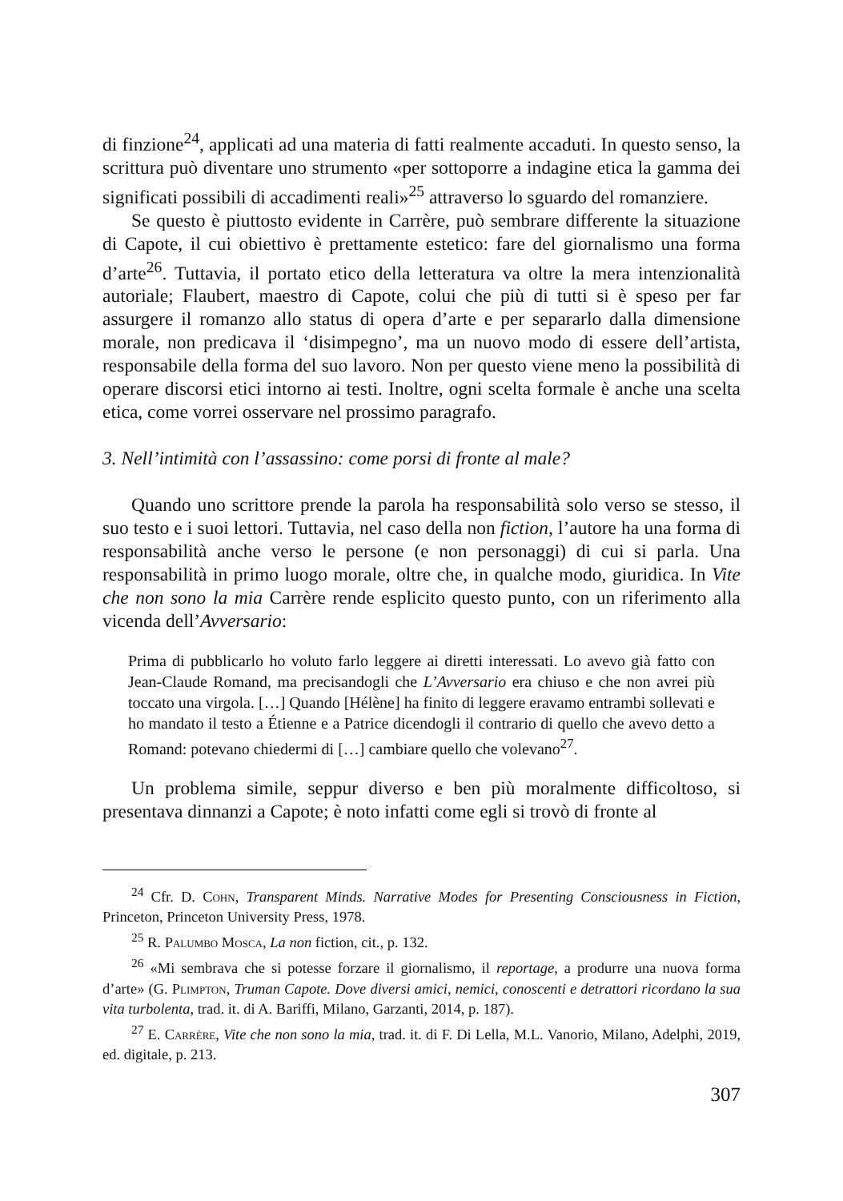di finzione<sup>24</sup>, applicati ad una materia di fatti realmente accaduti. In questo senso, la scrittura può diventare uno strumento «per sottoporre a indagine etica la gamma dei significati possibili di accadimenti reali»<sup>25</sup> attraverso lo sguardo del romanziere.
Se questo è piuttosto evidente in Carrère, può sembrare differente la situazione di Capote, il cui obiettivo è prettamente estetico: fare del giornalismo una forma d’arte<sup>26</sup>. Tuttavia, il portato etico della letteratura va oltre la mera intenzionalità autoriale; Flaubert, maestro di Capote, colui che più di tutti si è speso per far assurgere il romanzo allo status di opera d’arte e per separarlo dalla dimensione morale, non predicava il ‘disimpegno’, ma un nuovo modo di essere dell’artista, responsabile della forma del suo lavoro. Non per questo viene meno la possibilità di operare discorsi etici intorno ai testi. Inoltre, ogni scelta formale è anche una scelta etica, come vorrei osservare nel prossimo paragrafo.
3. Nell’intimità con l’assassino: come porsi di fronte al male?
Quando uno scrittore prende la parola ha responsabilità solo verso se stesso, il suo testo e i suoi lettori. Tuttavia, nel caso della non fiction, l’autore ha una forma di responsabilità anche verso le persone (e non personaggi) di cui si parla. Una responsabilità in primo luogo morale, oltre che, in qualche modo, giuridica. In Vite che non sono la mia Carrère rende esplicito questo punto, con un riferimento alla vicenda dell’Avversario:
Prima di pubblicarlo ho voluto farlo leggere ai diretti interessati. Lo avevo già fatto con Jean-Claude Romand, ma precisandogli che L’Avversario era chiuso e che non avrei più toccato una virgola. […] Quando [Hélène] ha finito di leggere eravamo entrambi sollevati e ho mandato il testo a Étienne e a Patrice dicendogli il contrario di quello che avevo detto a Romand: potevano chiedermi di […] cambiare quello che volevano<sup>27</sup>.
Un problema simile, seppur diverso e ben più moralmente difficoltoso, si presentava dinnanzi a Capote; è noto infatti come egli si trovò di fronte al
<sup>24</sup> Cfr. D. Cohn, Transparent Minds. Narrative Modes for Presenting Consciousness in Fiction, Princeton, Princeton University Press, 1978.
<sup>25</sup> R. Palumbo Mosca, La non fiction, cit., p. 132.
<sup>26</sup> «Mi sembrava che si potesse forzare il giornalismo, il reportage, a produrre una nuova forma d’arte» (G. Plimpton, Truman Capote. Dove diversi amici, nemici, conoscenti e detrattori ricordano la sua vita turbolenta, trad. it. di A. Bariffi, Milano, Garzanti, 2014, p. 187).
<sup>27</sup> E. Carrère, Vite che non sono la mia, trad. it. di F. Di Lella, M.L. Vanorio, Milano, Adelphi, 2019, ed. digitale, p. 213.
307